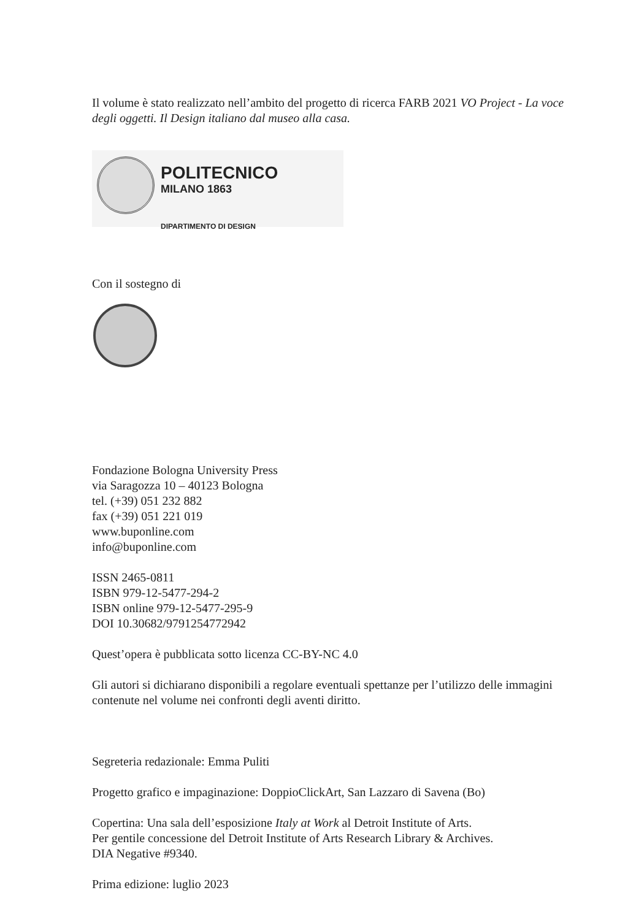Il volume è stato realizzato nell’ambito del progetto di ricerca FARB 2021 VO Project - La voce degli oggetti. Il Design italiano dal museo alla casa.
POLITECNICO
MILANO 1863
DIPARTIMENTO DI DESIGN
Con il sostegno di
Fondazione Bologna University Press
via Saragozza 10 – 40123 Bologna
tel. (+39) 051 232 882
fax (+39) 051 221 019
www.buponline.com
info@buponline.com
ISSN 2465-0811
ISBN 979-12-5477-294-2
ISBN online 979-12-5477-295-9
DOI 10.30682/9791254772942
Quest’opera è pubblicata sotto licenza CC-BY-NC 4.0
Gli autori si dichiarano disponibili a regolare eventuali spettanze per l’utilizzo delle immagini contenute nel volume nei confronti degli aventi diritto.
Segreteria redazionale: Emma Puliti
Progetto grafico e impaginazione: DoppioClickArt, San Lazzaro di Savena (Bo)
Copertina: Una sala dell’esposizione Italy at Work al Detroit Institute of Arts.
Per gentile concessione del Detroit Institute of Arts Research Library & Archives.
DIA Negative #9340.
Prima edizione: luglio 2023